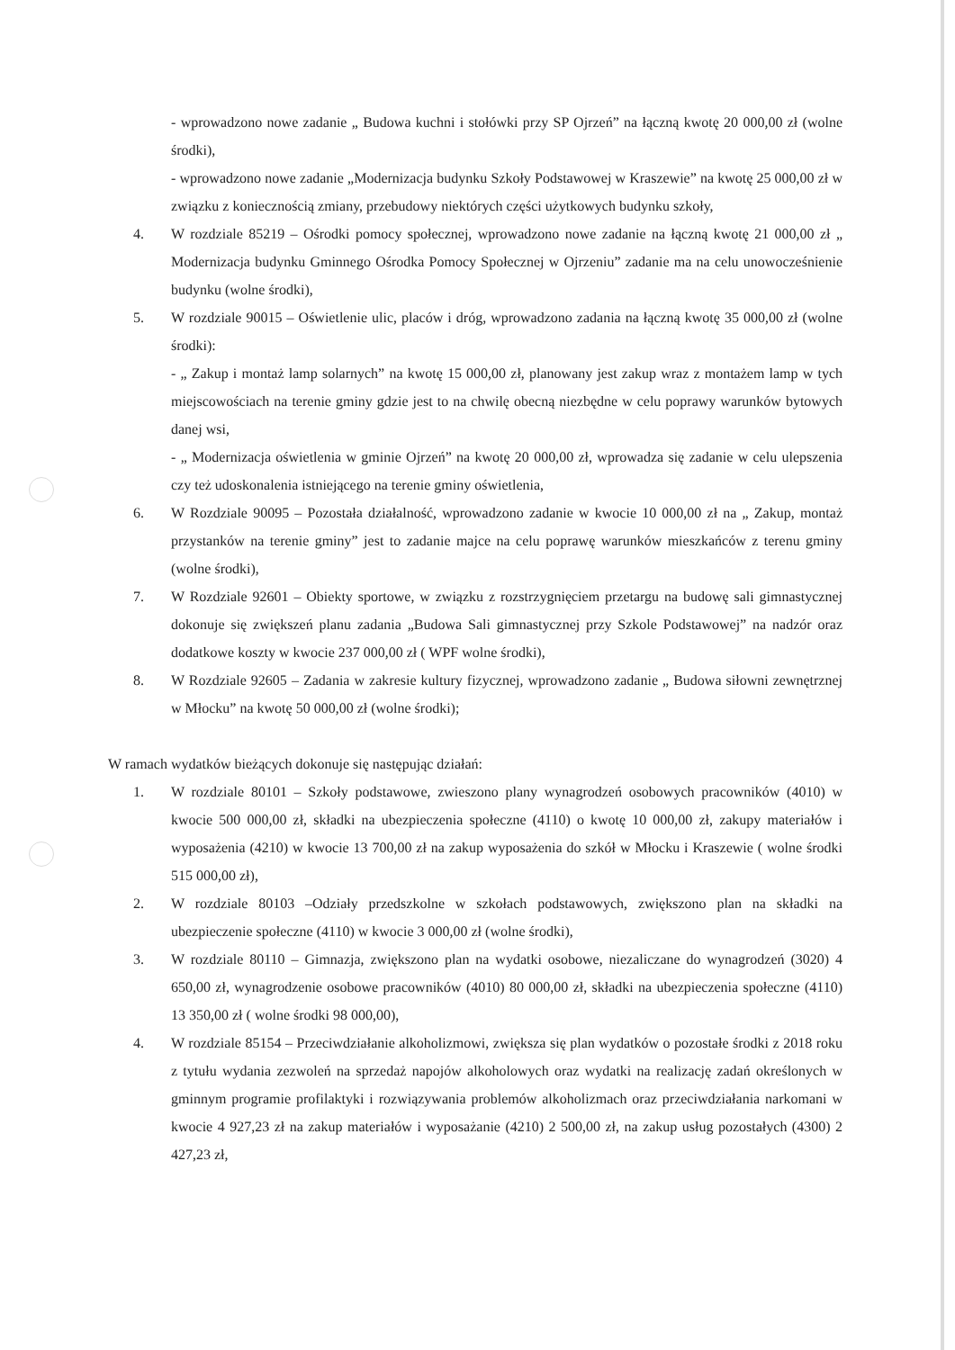- wprowadzono nowe zadanie „ Budowa kuchni i stołówki przy SP Ojrzeń” na łączną kwotę 20 000,00 zł (wolne środki),
- wprowadzono nowe zadanie „Modernizacja budynku Szkoły Podstawowej w Kraszewie” na kwotę 25 000,00 zł w związku z koniecznością zmiany, przebudowy niektórych części użytkowych budynku szkoły,
4. W rozdziale 85219 – Ośrodki pomocy społecznej, wprowadzono nowe zadanie na łączną kwotę 21 000,00 zł „ Modernizacja budynku Gminnego Ośrodka Pomocy Społecznej w Ojrzeniu” zadanie ma na celu unowocześnienie budynku (wolne środki),
5. W rozdziale 90015 – Oświetlenie ulic, placów i dróg, wprowadzono zadania na łączną kwotę 35 000,00 zł (wolne środki):
- „ Zakup i montaż lamp solarnych” na kwotę 15 000,00 zł, planowany jest zakup wraz z montażem lamp w tych miejscowościach na terenie gminy gdzie jest to na chwilę obecną niezbędne w celu poprawy warunków bytowych danej wsi,
- „ Modernizacja oświetlenia w gminie Ojrzeń” na kwotę 20 000,00 zł, wprowadza się zadanie w celu ulepszenia czy też udoskonalenia istniejącego na terenie gminy oświetlenia,
6. W Rozdziale 90095 – Pozostała działalność, wprowadzono zadanie w kwocie 10 000,00 zł na „ Zakup, montaż przystanków na terenie gminy” jest to zadanie majce na celu poprawę warunków mieszkańców z terenu gminy (wolne środki),
7. W Rozdziale 92601 – Obiekty sportowe, w związku z rozstrzygnięciem przetargu na budowę sali gimnastycznej dokonuje się zwiększeń planu zadania „Budowa Sali gimnastycznej przy Szkole Podstawowej” na nadzór oraz dodatkowe koszty w kwocie 237 000,00 zł ( WPF wolne środki),
8. W Rozdziale 92605 – Zadania w zakresie kultury fizycznej, wprowadzono zadanie „ Budowa siłowni zewnętrznej w Młocku” na kwotę 50 000,00 zł (wolne środki);
W ramach wydatków bieżących dokonuje się następując działań:
1. W rozdziale 80101 – Szkoły podstawowe, zwieszono plany wynagrodzeń osobowych pracowników (4010) w kwocie 500 000,00 zł, składki na ubezpieczenia społeczne (4110) o kwotę 10 000,00 zł, zakupy materiałów i wyposażenia (4210) w kwocie 13 700,00 zł na zakup wyposażenia do szkół w Młocku i Kraszewie ( wolne środki 515 000,00 zł),
2. W rozdziale 80103 –Odziały przedszkolne w szkołach podstawowych, zwiększono plan na składki na ubezpieczenie społeczne (4110) w kwocie 3 000,00 zł (wolne środki),
3. W rozdziale 80110 – Gimnazja, zwiększono plan na wydatki osobowe, niezaliczane do wynagrodzeń (3020) 4 650,00 zł, wynagrodzenie osobowe pracowników (4010) 80 000,00 zł, składki na ubezpieczenia społeczne (4110) 13 350,00 zł ( wolne środki 98 000,00),
4. W rozdziale 85154 – Przeciwdziałanie alkoholizmowi, zwiększa się plan wydatków o pozostałe środki z 2018 roku z tytułu wydania zezwoleń na sprzedaż napojów alkoholowych oraz wydatki na realizację zadań określonych w gminnym programie profilaktyki i rozwiązywania problemów alkoholizmach oraz przeciwdziałania narkomani w kwocie 4 927,23 zł na zakup materiałów i wyposażanie (4210) 2 500,00 zł, na zakup usług pozostałych (4300) 2 427,23 zł,